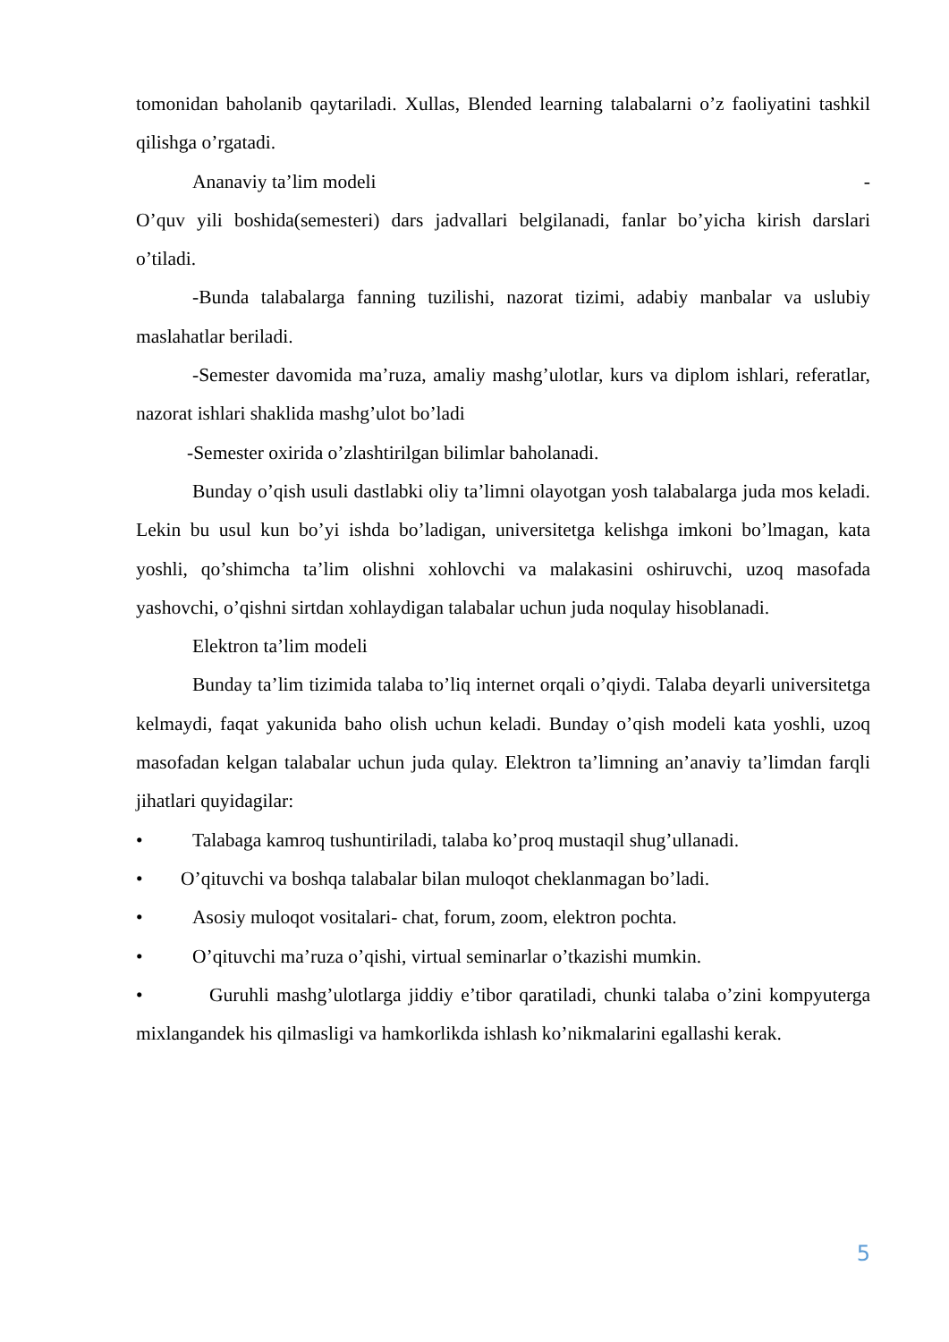tomonidan baholanib qaytariladi. Xullas, Blended learning talabalarni o’z faoliyatini tashkil qilishga o’rgatadi.
Ananaviy ta’lim modeli -
O’quv yili boshida(semesteri) dars jadvallari belgilanadi, fanlar bo’yicha kirish darslari o’tiladi.
-Bunda talabalarga fanning tuzilishi, nazorat tizimi, adabiy manbalar va uslubiy maslahatlar beriladi.
-Semester davomida ma’ruza, amaliy mashg’ulotlar, kurs va diplom ishlari, referatlar, nazorat ishlari shaklida mashg’ulot bo’ladi
-Semester oxirida o’zlashtirilgan bilimlar baholanadi.
Bunday o’qish usuli dastlabki oliy ta’limni olayotgan yosh talabalarga juda mos keladi. Lekin bu usul kun bo’yi ishda bo’ladigan, universitetga kelishga imkoni bo’lmagan, kata yoshli, qo’shimcha ta’lim olishni xohlovchi va malakasini oshiruvchi, uzoq masofada yashovchi, o’qishni sirtdan xohlaydigan talabalar uchun juda noqulay hisoblanadi.
Elektron ta’lim modeli
Bunday ta’lim tizimida talaba to’liq internet orqali o’qiydi. Talaba deyarli universitetga kelmaydi, faqat yakunida baho olish uchun keladi. Bunday o’qish modeli kata yoshli, uzoq masofadan kelgan talabalar uchun juda qulay. Elektron ta’limning an’anaviy ta’limdan farqli jihatlari quyidagilar:
• Talabaga kamroq tushuntiriladi, talaba ko’proq mustaqil shug’ullanadi.
• O’qituvchi va boshqa talabalar bilan muloqot cheklanmagan bo’ladi.
• Asosiy muloqot vositalari- chat, forum, zoom, elektron pochta.
• O’qituvchi ma’ruza o’qishi, virtual seminarlar o’tkazishi mumkin.
• Guruhli mashg’ulotlarga jiddiy e’tibor qaratiladi, chunki talaba o’zini kompyuterga mixlangandek his qilmasligi va hamkorlikda ishlash ko’nikmalarini egallashi kerak.
5